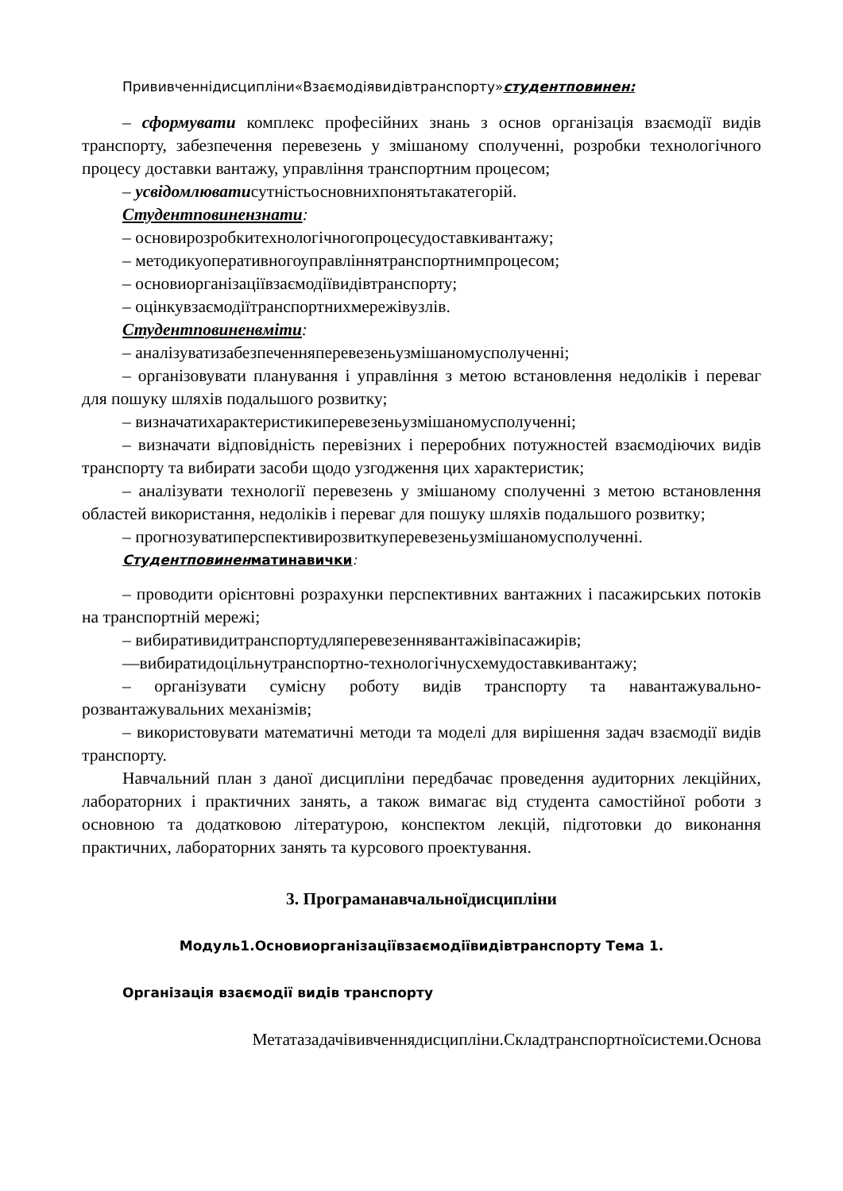Прививченнідисципліни«Взаємодіявидівтранспорту»студентповинен:
– сформувати комплекс професійних знань з основ організація взаємодії видів транспорту, забезпечення перевезень у змішаному сполученні, розробки технологічного процесу доставки вантажу, управління транспортним процесом;
– усвідомлюватисутністьосновнихпонятьтакатегорій.
Студентповинензнати:
– основирозробкитехнологічногопроцесудоставкивантажу;
– методикуоперативногоуправліннятранспортнимпроцесом;
– основиорганізаціївзаємодіївидівтранспорту;
– оцінкувзаємодіїтранспортнихмережівузлів.
Студентповиненвміти:
– аналізуватизабезпеченняперевезеньузмішаномусполученні;
– організовувати планування і управління з метою встановлення недоліків і переваг для пошуку шляхів подальшого розвитку;
– визначатихарактеристикиперевезеньузмішаномусполученні;
– визначати відповідність перевізних і переробних потужностей взаємодіючих видів транспорту та вибирати засоби щодо узгодження цих характеристик;
– аналізувати технології перевезень у змішаному сполученні з метою встановлення областей використання, недоліків і переваг для пошуку шляхів подальшого розвитку;
– прогнозуватиперспективирозвиткуперевезеньузмішаномусполученні.
Студентповинен матинавички:
– проводити орієнтовні розрахунки перспективних вантажних і пасажирських потоків на транспортній мережі;
– вибиративидитранспортудляперевезеннявантажівіпасажирів;
—вибиратидоцільнутранспортно-технологічнусхемудоставкивантажу;
– організувати сумісну роботу видів транспорту та навантажувально-розвантажувальних механізмів;
– використовувати математичні методи та моделі для вирішення задач взаємодії видів транспорту.
Навчальний план з даної дисципліни передбачає проведення аудиторних лекційних, лабораторних і практичних занять, а також вимагає від студента самостійної роботи з основною та додатковою літературою, конспектом лекцій, підготовки до виконання практичних, лабораторних занять та курсового проектування.
3. Програманавчальноїдисципліни
Модуль1.Основиорганізаціївзаємодіївидівтранспорту Тема 1.
Організація взаємодії видів транспорту
Метатазадачівивченнядисципліни.Складтранспортноїсистеми.Основа